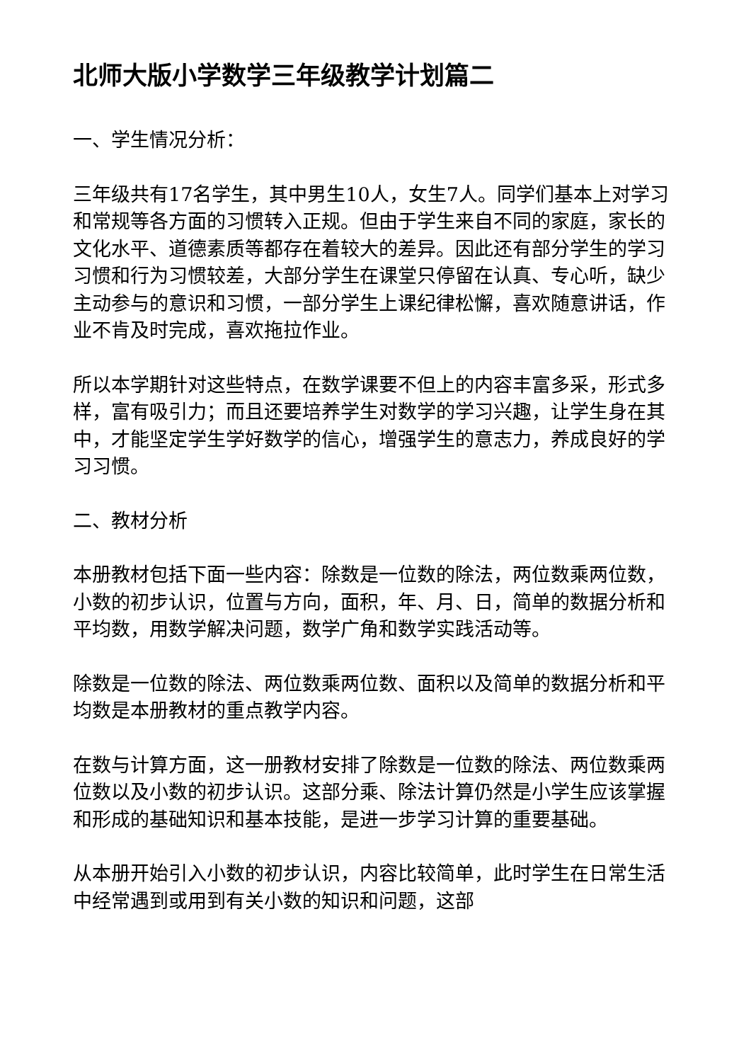北师大版小学数学三年级教学计划篇二
一、学生情况分析：
三年级共有17名学生，其中男生10人，女生7人。同学们基本上对学习和常规等各方面的习惯转入正规。但由于学生来自不同的家庭，家长的文化水平、道德素质等都存在着较大的差异。因此还有部分学生的学习习惯和行为习惯较差，大部分学生在课堂只停留在认真、专心听，缺少主动参与的意识和习惯，一部分学生上课纪律松懈，喜欢随意讲话，作业不肯及时完成，喜欢拖拉作业。
所以本学期针对这些特点，在数学课要不但上的内容丰富多采，形式多样，富有吸引力；而且还要培养学生对数学的学习兴趣，让学生身在其中，才能坚定学生学好数学的信心，增强学生的意志力，养成良好的学习习惯。
二、教材分析
本册教材包括下面一些内容：除数是一位数的除法，两位数乘两位数，小数的初步认识，位置与方向，面积，年、月、日，简单的数据分析和平均数，用数学解决问题，数学广角和数学实践活动等。
除数是一位数的除法、两位数乘两位数、面积以及简单的数据分析和平均数是本册教材的重点教学内容。
在数与计算方面，这一册教材安排了除数是一位数的除法、两位数乘两位数以及小数的初步认识。这部分乘、除法计算仍然是小学生应该掌握和形成的基础知识和基本技能，是进一步学习计算的重要基础。
从本册开始引入小数的初步认识，内容比较简单，此时学生在日常生活中经常遇到或用到有关小数的知识和问题，这部